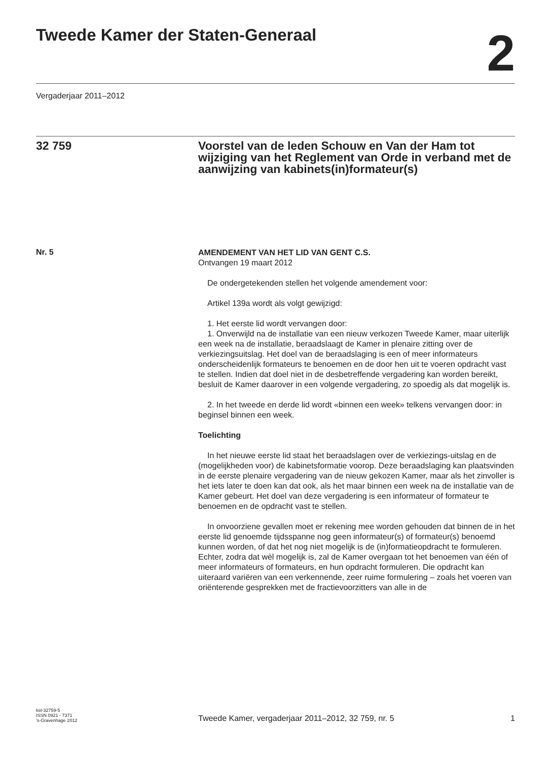Tweede Kamer der Staten-Generaal
2
Vergaderjaar 2011–2012
32 759 Voorstel van de leden Schouw en Van der Ham tot wijziging van het Reglement van Orde in verband met de aanwijzing van kabinets(in)formateur(s)
Nr. 5
AMENDEMENT VAN HET LID VAN GENT C.S.
Ontvangen 19 maart 2012
De ondergetekenden stellen het volgende amendement voor:
Artikel 139a wordt als volgt gewijzigd:
1. Het eerste lid wordt vervangen door:
1. Onverwijld na de installatie van een nieuw verkozen Tweede Kamer, maar uiterlijk een week na de installatie, beraadslaagt de Kamer in plenaire zitting over de verkiezingsuitslag. Het doel van de beraadslaging is een of meer informateurs onderscheidenlijk formateurs te benoemen en de door hen uit te voeren opdracht vast te stellen. Indien dat doel niet in de desbetreffende vergadering kan worden bereikt, besluit de Kamer daarover in een volgende vergadering, zo spoedig als dat mogelijk is.
2. In het tweede en derde lid wordt «binnen een week» telkens vervangen door: in beginsel binnen een week.
Toelichting
In het nieuwe eerste lid staat het beraadslagen over de verkiezings-uitslag en de (mogelijkheden voor) de kabinetsformatie voorop. Deze beraadslaging kan plaatsvinden in de eerste plenaire vergadering van de nieuw gekozen Kamer, maar als het zinvoller is het iets later te doen kan dat ook, als het maar binnen een week na de installatie van de Kamer gebeurt. Het doel van deze vergadering is een informateur of formateur te benoemen en de opdracht vast te stellen.
In onvoorziene gevallen moet er rekening mee worden gehouden dat binnen de in het eerste lid genoemde tijdsspanne nog geen informateur(s) of formateur(s) benoemd kunnen worden, of dat het nog niet mogelijk is de (in)formatieopdracht te formuleren. Echter, zodra dat wèl mogelijk is, zal de Kamer overgaan tot het benoemen van één of meer informateurs of formateurs, en hun opdracht formuleren. Die opdracht kan uiteraard variëren van een verkennende, zeer ruime formulering – zoals het voeren van oriënterende gesprekken met de fractievoorzitters van alle in de
kst-32759-5
ISSN 0921 - 7371
’s-Gravenhage 2012
Tweede Kamer, vergaderjaar 2011–2012, 32 759, nr. 5
1